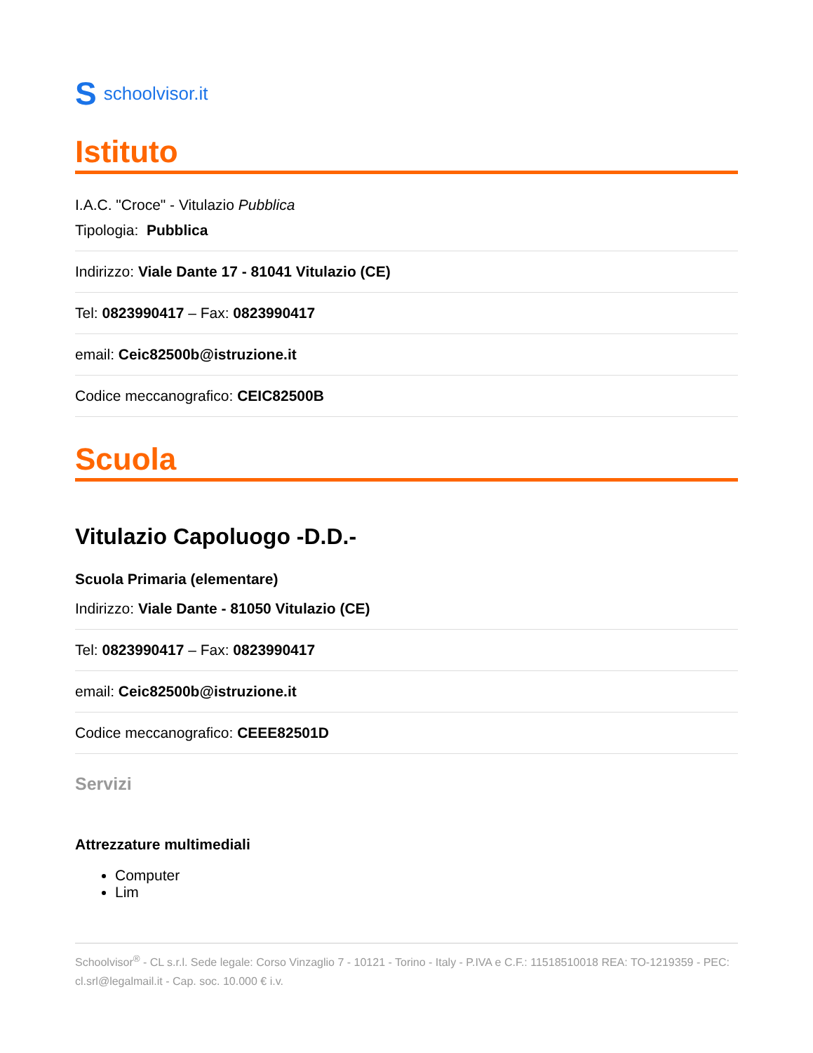Sschoolvisor.it
Istituto
I.A.C. "Croce" - Vitulazio Pubblica
Tipologia: Pubblica
Indirizzo: Viale Dante 17 - 81041 Vitulazio (CE)
Tel: 0823990417 – Fax: 0823990417
email: Ceic82500b@istruzione.it
Codice meccanografico: CEIC82500B
Scuola
Vitulazio Capoluogo -D.D.-
Scuola Primaria (elementare)
Indirizzo: Viale Dante - 81050 Vitulazio (CE)
Tel: 0823990417 – Fax: 0823990417
email: Ceic82500b@istruzione.it
Codice meccanografico: CEEE82501D
Servizi
Attrezzature multimediali
Computer
Lim
Schoolvisor<sup>®</sup> - CL s.r.l. Sede legale: Corso Vinzaglio 7 - 10121 - Torino - Italy - P.IVA e C.F.: 11518510018 REA: TO-1219359 - PEC: cl.srl@legalmail.it - Cap. soc. 10.000 € i.v.